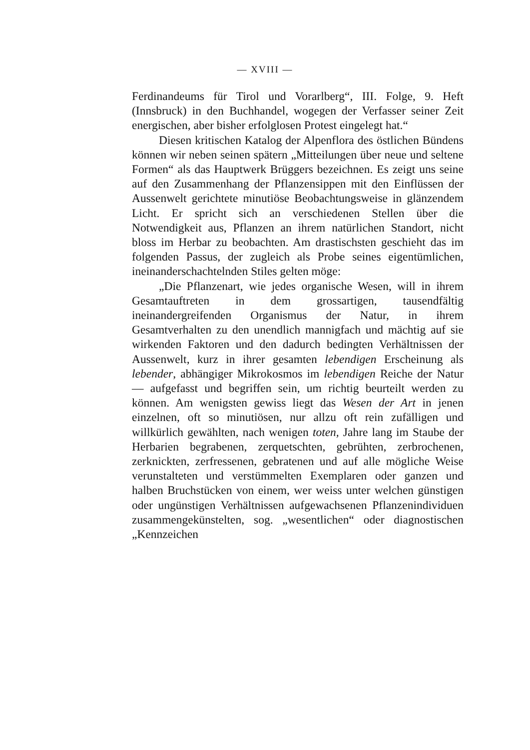— XVIII —
Ferdinandeums für Tirol und Vorarlberg“, III. Folge, 9. Heft (Innsbruck) in den Buchhandel, wogegen der Verfasser seiner Zeit energischen, aber bisher erfolglosen Protest eingelegt hat.“
Diesen kritischen Katalog der Alpenflora des östlichen Bündens können wir neben seinen spätern „Mitteilungen über neue und seltene Formen“ als das Hauptwerk Brüggers bezeichnen. Es zeigt uns seine auf den Zusammenhang der Pflanzensippen mit den Einflüssen der Aussenwelt gerichtete minutiöse Beobachtungsweise in glänzendem Licht. Er spricht sich an verschiedenen Stellen über die Notwendigkeit aus, Pflanzen an ihrem natürlichen Standort, nicht bloss im Herbar zu beobachten. Am drastischsten geschieht das im folgenden Passus, der zugleich als Probe seines eigentümlichen, ineinanderschachtelnden Stiles gelten möge:
„Die Pflanzenart, wie jedes organische Wesen, will in ihrem Gesamtauftreten in dem grossartigen, tausendfältig ineinandergreifenden Organismus der Natur, in ihrem Gesamtverhalten zu den unendlich mannigfach und mächtig auf sie wirkenden Faktoren und den dadurch bedingten Verhältnissen der Aussenwelt, kurz in ihrer gesamten lebendigen Erscheinung als lebender, abhängiger Mikrokosmos im lebendigen Reiche der Natur — aufgefasst und begriffen sein, um richtig beurteilt werden zu können. Am wenigsten gewiss liegt das Wesen der Art in jenen einzelnen, oft so minutiösen, nur allzu oft rein zufälligen und willkürlich gewählten, nach wenigen toten, Jahre lang im Staube der Herbarien begrabenen, zerquetschten, gebrühten, zerbrochenen, zerknickten, zerfressenen, gebratenen und auf alle mögliche Weise verunstalteten und verstümmelten Exemplaren oder ganzen und halben Bruchstücken von einem, wer weiss unter welchen günstigen oder ungünstigen Verhältnissen aufgewachsenen Pflanzenindividuen zusammengekünstelten, sog. „wesentlichen“ oder diagnostischen „Kennzeichen